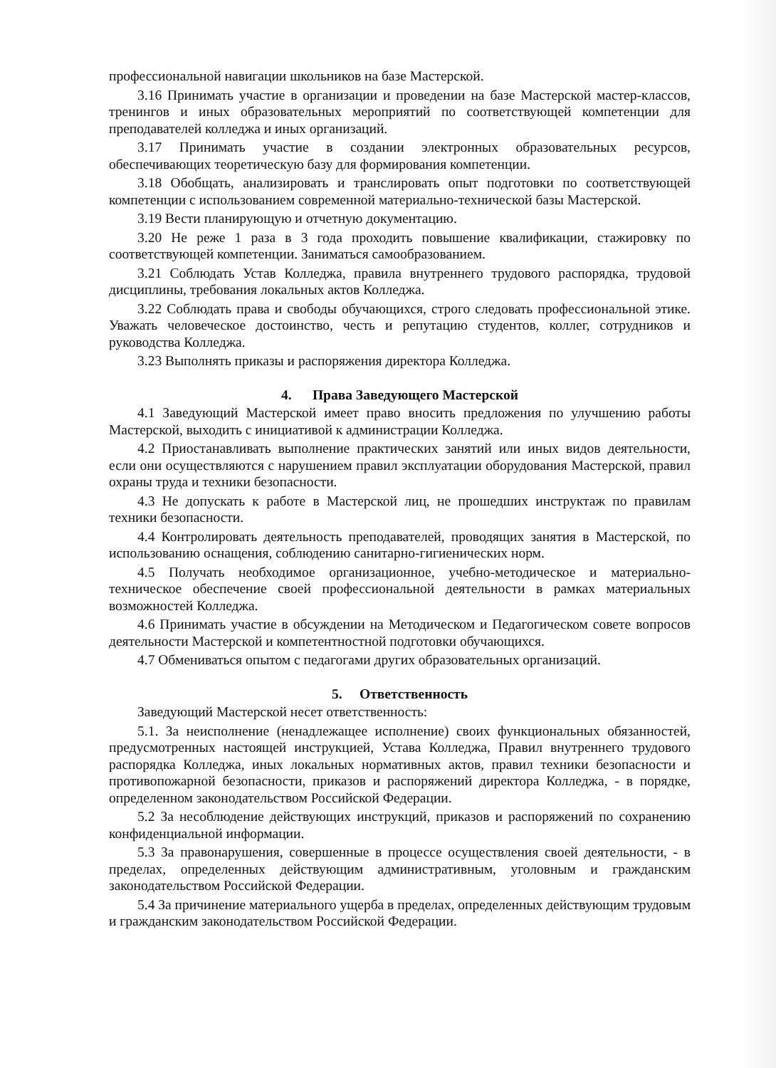профессиональной навигации школьников на базе Мастерской.
3.16 Принимать участие в организации и проведении на базе Мастерской мастер-классов, тренингов и иных образовательных мероприятий по соответствующей компетенции для преподавателей колледжа и иных организаций.
3.17 Принимать участие в создании электронных образовательных ресурсов, обеспечивающих теоретическую базу для формирования компетенции.
3.18 Обобщать, анализировать и транслировать опыт подготовки по соответствующей компетенции с использованием современной материально-технической базы Мастерской.
3.19 Вести планирующую и отчетную документацию.
3.20 Не реже 1 раза в 3 года проходить повышение квалификации, стажировку по соответствующей компетенции. Заниматься самообразованием.
3.21 Соблюдать Устав Колледжа, правила внутреннего трудового распорядка, трудовой дисциплины, требования локальных актов Колледжа.
3.22 Соблюдать права и свободы обучающихся, строго следовать профессиональной этике. Уважать человеческое достоинство, честь и репутацию студентов, коллег, сотрудников и руководства Колледжа.
3.23 Выполнять приказы и распоряжения директора Колледжа.
4. Права Заведующего Мастерской
4.1 Заведующий Мастерской имеет право вносить предложения по улучшению работы Мастерской, выходить с инициативой к администрации Колледжа.
4.2 Приостанавливать выполнение практических занятий или иных видов деятельности, если они осуществляются с нарушением правил эксплуатации оборудования Мастерской, правил охраны труда и техники безопасности.
4.3 Не допускать к работе в Мастерской лиц, не прошедших инструктаж по правилам техники безопасности.
4.4 Контролировать деятельность преподавателей, проводящих занятия в Мастерской, по использованию оснащения, соблюдению санитарно-гигиенических норм.
4.5 Получать необходимое организационное, учебно-методическое и материально-техническое обеспечение своей профессиональной деятельности в рамках материальных возможностей Колледжа.
4.6 Принимать участие в обсуждении на Методическом и Педагогическом совете вопросов деятельности Мастерской и компетентностной подготовки обучающихся.
4.7 Обмениваться опытом с педагогами других образовательных организаций.
5. Ответственность
Заведующий Мастерской несет ответственность:
5.1. За неисполнение (ненадлежащее исполнение) своих функциональных обязанностей, предусмотренных настоящей инструкцией, Устава Колледжа, Правил внутреннего трудового распорядка Колледжа, иных локальных нормативных актов, правил техники безопасности и противопожарной безопасности, приказов и распоряжений директора Колледжа, - в порядке, определенном законодательством Российской Федерации.
5.2 За несоблюдение действующих инструкций, приказов и распоряжений по сохранению конфиденциальной информации.
5.3 За правонарушения, совершенные в процессе осуществления своей деятельности, - в пределах, определенных действующим административным, уголовным и гражданским законодательством Российской Федерации.
5.4 За причинение материального ущерба в пределах, определенных действующим трудовым и гражданским законодательством Российской Федерации.